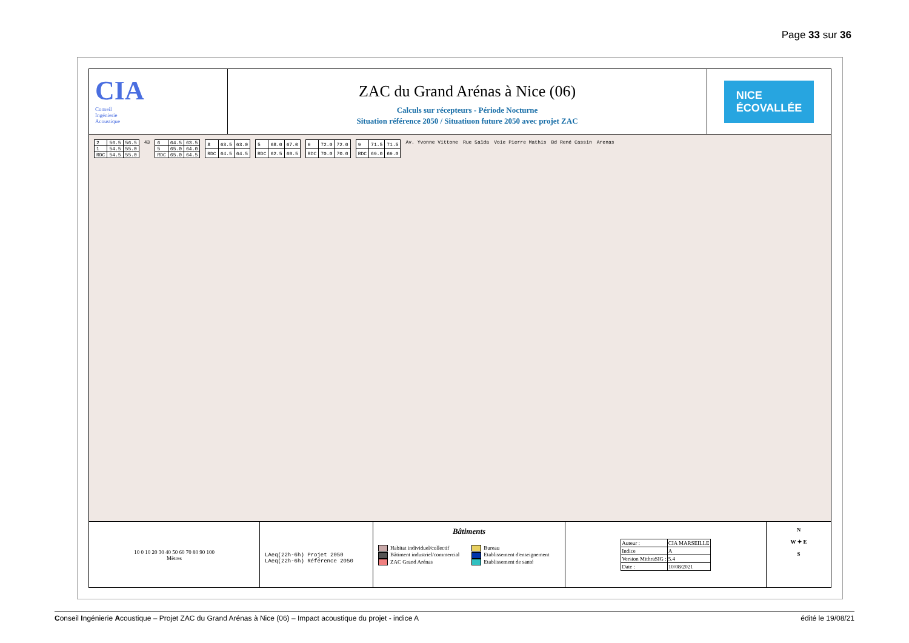Page 33 sur 36
CIA
Conseil
Ingénierie
Acoustique
ZAC du Grand Arénas à Nice (06)
Calculs sur récepteurs - Période Nocturne
Situation référence 2050 / Situatiuon future 2050 avec projet ZAC
NICE
ÉCOVALLÉE
| 2 | 56.5 | 56.5 |
| 1 | 54.5 | 55.0 |
| RDC | 54.5 | 55.0 |
43
| 6 | 64.5 | 63.5 |
| 5 | 65.0 | 64.0 |
| RDC | 65.0 | 64.5 |
| 8 | 63.5 | 63.0 |
| RDC | 64.5 | 64.5 |
| 5 | 68.0 | 67.0 |
| RDC | 62.5 | 60.5 |
| 9 | 72.0 | 72.0 |
| RDC | 70.0 | 70.0 |
| 9 | 71.5 | 71.5 |
| RDC | 69.0 | 69.0 |
Av. Yvonne Vittone Rue Saïda Voie Pierre Mathis Bd René Cassin Arenas
10 0 10 20 30 40 50 60 70 80 90 100
Mètres
LAeq(22h-6h) Projet 2050
LAeq(22h-6h) Référence 2050
Bâtiments
Habitat individuel/collectif
Bâtiment industriel/commercial
ZAC Grand Arénas
Bureau
Etablissement d'enseignement
Etablissement de santé
| Auteur : | CIA MARSEILLE |
| Indice | A |
| Version MithraSIG : | 5.4 |
| Date : | 10/08/2021 |
N
W ✦ E
S
Conseil Ingénierie Acoustique – Projet ZAC du Grand Arénas à Nice (06) – Impact acoustique du projet - indice A édité le 19/08/21